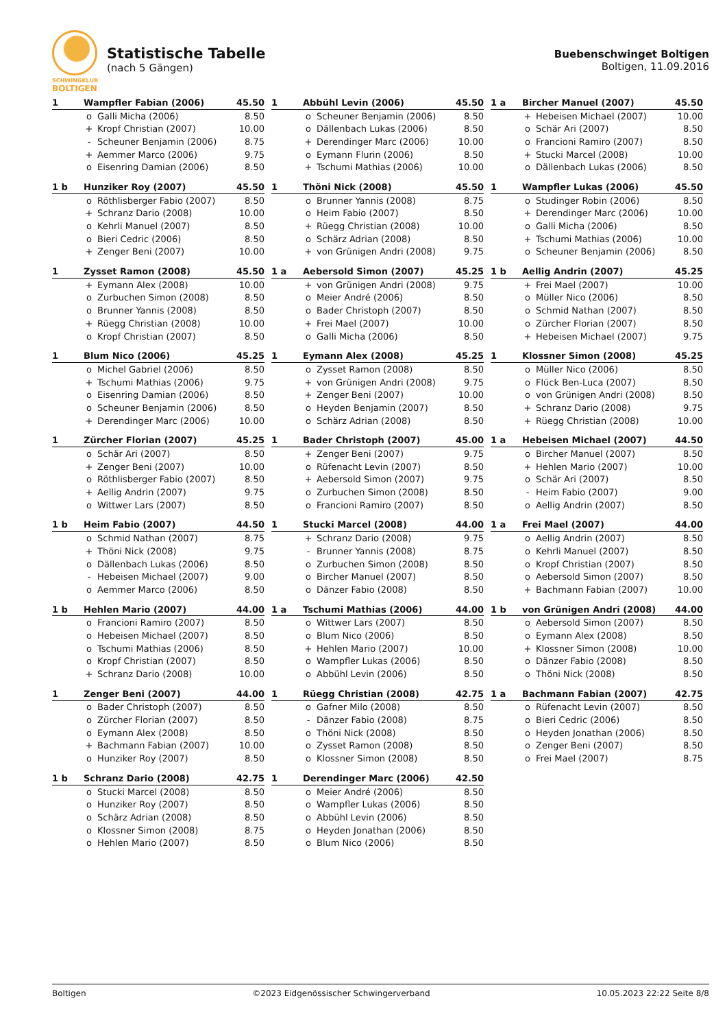SCHWINGKLUB
BOLTIGEN
Statistische Tabelle
(nach 5 Gängen)
Buebenschwinget Boltigen
Boltigen, 11.09.2016
| 1 | Wampfler Fabian (2006) | | 45.50 |
| --- | --- | --- | --- |
| | o | Galli Micha (2006) | 8.50 |
| | + | Kropf Christian (2007) | 10.00 |
| | - | Scheuner Benjamin (2006) | 8.75 |
| | + | Aemmer Marco (2006) | 9.75 |
| | o | Eisenring Damian (2006) | 8.50 |
| 1 | Abbühl Levin (2006) | | 45.50 |
| --- | --- | --- | --- |
| | o | Scheuner Benjamin (2006) | 8.50 |
| | o | Dällenbach Lukas (2006) | 8.50 |
| | + | Derendinger Marc (2006) | 10.00 |
| | o | Eymann Flurin (2006) | 8.50 |
| | + | Tschumi Mathias (2006) | 10.00 |
| 1 a | Bircher Manuel (2007) | | 45.50 |
| --- | --- | --- | --- |
| | + | Hebeisen Michael (2007) | 10.00 |
| | o | Schär Ari (2007) | 8.50 |
| | o | Francioni Ramiro (2007) | 8.50 |
| | + | Stucki Marcel (2008) | 10.00 |
| | o | Dällenbach Lukas (2006) | 8.50 |
| 1 b | Hunziker Roy (2007) | | 45.50 |
| --- | --- | --- | --- |
| | o | Röthlisberger Fabio (2007) | 8.50 |
| | + | Schranz Dario (2008) | 10.00 |
| | o | Kehrli Manuel (2007) | 8.50 |
| | o | Bieri Cedric (2006) | 8.50 |
| | + | Zenger Beni (2007) | 10.00 |
| 1 | Thöni Nick (2008) | | 45.50 |
| --- | --- | --- | --- |
| | o | Brunner Yannis (2008) | 8.75 |
| | o | Heim Fabio (2007) | 8.50 |
| | + | Rüegg Christian (2008) | 10.00 |
| | o | Schärz Adrian (2008) | 8.50 |
| | + | von Grünigen Andri (2008) | 9.75 |
| 1 | Wampfler Lukas (2006) | | 45.50 |
| --- | --- | --- | --- |
| | o | Studinger Robin (2006) | 8.50 |
| | + | Derendinger Marc (2006) | 10.00 |
| | o | Galli Micha (2006) | 8.50 |
| | + | Tschumi Mathias (2006) | 10.00 |
| | o | Scheuner Benjamin (2006) | 8.50 |
| 1 | Zysset Ramon (2008) | | 45.50 |
| --- | --- | --- | --- |
| | + | Eymann Alex (2008) | 10.00 |
| | o | Zurbuchen Simon (2008) | 8.50 |
| | o | Brunner Yannis (2008) | 8.50 |
| | + | Rüegg Christian (2008) | 10.00 |
| | o | Kropf Christian (2007) | 8.50 |
| 1 a | Aebersold Simon (2007) | | 45.25 |
| --- | --- | --- | --- |
| | + | von Grünigen Andri (2008) | 9.75 |
| | o | Meier André (2006) | 8.50 |
| | o | Bader Christoph (2007) | 8.50 |
| | + | Frei Mael (2007) | 10.00 |
| | o | Galli Micha (2006) | 8.50 |
| 1 b | Aellig Andrin (2007) | | 45.25 |
| --- | --- | --- | --- |
| | + | Frei Mael (2007) | 10.00 |
| | o | Müller Nico (2006) | 8.50 |
| | o | Schmid Nathan (2007) | 8.50 |
| | o | Zürcher Florian (2007) | 8.50 |
| | + | Hebeisen Michael (2007) | 9.75 |
| 1 | Blum Nico (2006) | | 45.25 |
| --- | --- | --- | --- |
| | o | Michel Gabriel (2006) | 8.50 |
| | + | Tschumi Mathias (2006) | 9.75 |
| | o | Eisenring Damian (2006) | 8.50 |
| | o | Scheuner Benjamin (2006) | 8.50 |
| | + | Derendinger Marc (2006) | 10.00 |
| 1 | Eymann Alex (2008) | | 45.25 |
| --- | --- | --- | --- |
| | o | Zysset Ramon (2008) | 8.50 |
| | + | von Grünigen Andri (2008) | 9.75 |
| | + | Zenger Beni (2007) | 10.00 |
| | o | Heyden Benjamin (2007) | 8.50 |
| | o | Schärz Adrian (2008) | 8.50 |
| 1 | Klossner Simon (2008) | | 45.25 |
| --- | --- | --- | --- |
| | o | Müller Nico (2006) | 8.50 |
| | o | Flück Ben-Luca (2007) | 8.50 |
| | o | von Grünigen Andri (2008) | 8.50 |
| | + | Schranz Dario (2008) | 9.75 |
| | + | Rüegg Christian (2008) | 10.00 |
| 1 | Zürcher Florian (2007) | | 45.25 |
| --- | --- | --- | --- |
| | o | Schär Ari (2007) | 8.50 |
| | + | Zenger Beni (2007) | 10.00 |
| | o | Röthlisberger Fabio (2007) | 8.50 |
| | + | Aellig Andrin (2007) | 9.75 |
| | o | Wittwer Lars (2007) | 8.50 |
| 1 | Bader Christoph (2007) | | 45.00 |
| --- | --- | --- | --- |
| | + | Zenger Beni (2007) | 9.75 |
| | o | Rüfenacht Levin (2007) | 8.50 |
| | + | Aebersold Simon (2007) | 9.75 |
| | o | Zurbuchen Simon (2008) | 8.50 |
| | o | Francioni Ramiro (2007) | 8.50 |
| 1 a | Hebeisen Michael (2007) | | 44.50 |
| --- | --- | --- | --- |
| | o | Bircher Manuel (2007) | 8.50 |
| | + | Hehlen Mario (2007) | 10.00 |
| | o | Schär Ari (2007) | 8.50 |
| | - | Heim Fabio (2007) | 9.00 |
| | o | Aellig Andrin (2007) | 8.50 |
| 1 b | Heim Fabio (2007) | | 44.50 |
| --- | --- | --- | --- |
| | o | Schmid Nathan (2007) | 8.75 |
| | + | Thöni Nick (2008) | 9.75 |
| | o | Dällenbach Lukas (2006) | 8.50 |
| | - | Hebeisen Michael (2007) | 9.00 |
| | o | Aemmer Marco (2006) | 8.50 |
| 1 | Stucki Marcel (2008) | | 44.00 |
| --- | --- | --- | --- |
| | + | Schranz Dario (2008) | 9.75 |
| | - | Brunner Yannis (2008) | 8.75 |
| | o | Zurbuchen Simon (2008) | 8.50 |
| | o | Bircher Manuel (2007) | 8.50 |
| | o | Dänzer Fabio (2008) | 8.50 |
| 1 a | Frei Mael (2007) | | 44.00 |
| --- | --- | --- | --- |
| | o | Aellig Andrin (2007) | 8.50 |
| | o | Kehrli Manuel (2007) | 8.50 |
| | o | Kropf Christian (2007) | 8.50 |
| | o | Aebersold Simon (2007) | 8.50 |
| | + | Bachmann Fabian (2007) | 10.00 |
| 1 b | Hehlen Mario (2007) | | 44.00 |
| --- | --- | --- | --- |
| | o | Francioni Ramiro (2007) | 8.50 |
| | o | Hebeisen Michael (2007) | 8.50 |
| | o | Tschumi Mathias (2006) | 8.50 |
| | o | Kropf Christian (2007) | 8.50 |
| | + | Schranz Dario (2008) | 10.00 |
| 1 a | Tschumi Mathias (2006) | | 44.00 |
| --- | --- | --- | --- |
| | o | Wittwer Lars (2007) | 8.50 |
| | o | Blum Nico (2006) | 8.50 |
| | + | Hehlen Mario (2007) | 10.00 |
| | o | Wampfler Lukas (2006) | 8.50 |
| | o | Abbühl Levin (2006) | 8.50 |
| 1 b | von Grünigen Andri (2008) | | 44.00 |
| --- | --- | --- | --- |
| | o | Aebersold Simon (2007) | 8.50 |
| | o | Eymann Alex (2008) | 8.50 |
| | + | Klossner Simon (2008) | 10.00 |
| | o | Dänzer Fabio (2008) | 8.50 |
| | o | Thöni Nick (2008) | 8.50 |
| 1 | Zenger Beni (2007) | | 44.00 |
| --- | --- | --- | --- |
| | o | Bader Christoph (2007) | 8.50 |
| | o | Zürcher Florian (2007) | 8.50 |
| | o | Eymann Alex (2008) | 8.50 |
| | + | Bachmann Fabian (2007) | 10.00 |
| | o | Hunziker Roy (2007) | 8.50 |
| 1 | Rüegg Christian (2008) | | 42.75 |
| --- | --- | --- | --- |
| | o | Gafner Milo (2008) | 8.50 |
| | - | Dänzer Fabio (2008) | 8.75 |
| | o | Thöni Nick (2008) | 8.50 |
| | o | Zysset Ramon (2008) | 8.50 |
| | o | Klossner Simon (2008) | 8.50 |
| 1 a | Bachmann Fabian (2007) | | 42.75 |
| --- | --- | --- | --- |
| | o | Rüfenacht Levin (2007) | 8.50 |
| | o | Bieri Cedric (2006) | 8.50 |
| | o | Heyden Jonathan (2006) | 8.50 |
| | o | Zenger Beni (2007) | 8.50 |
| | o | Frei Mael (2007) | 8.75 |
| 1 b | Schranz Dario (2008) | | 42.75 |
| --- | --- | --- | --- |
| | o | Stucki Marcel (2008) | 8.50 |
| | o | Hunziker Roy (2007) | 8.50 |
| | o | Schärz Adrian (2008) | 8.50 |
| | o | Klossner Simon (2008) | 8.75 |
| | o | Hehlen Mario (2007) | 8.50 |
| 1 | Derendinger Marc (2006) | | 42.50 |
| --- | --- | --- | --- |
| | o | Meier André (2006) | 8.50 |
| | o | Wampfler Lukas (2006) | 8.50 |
| | o | Abbühl Levin (2006) | 8.50 |
| | o | Heyden Jonathan (2006) | 8.50 |
| | o | Blum Nico (2006) | 8.50 |
Boltigen ©2023 Eidgenössischer Schwingerverband 10.05.2023 22:22 Seite 8/8